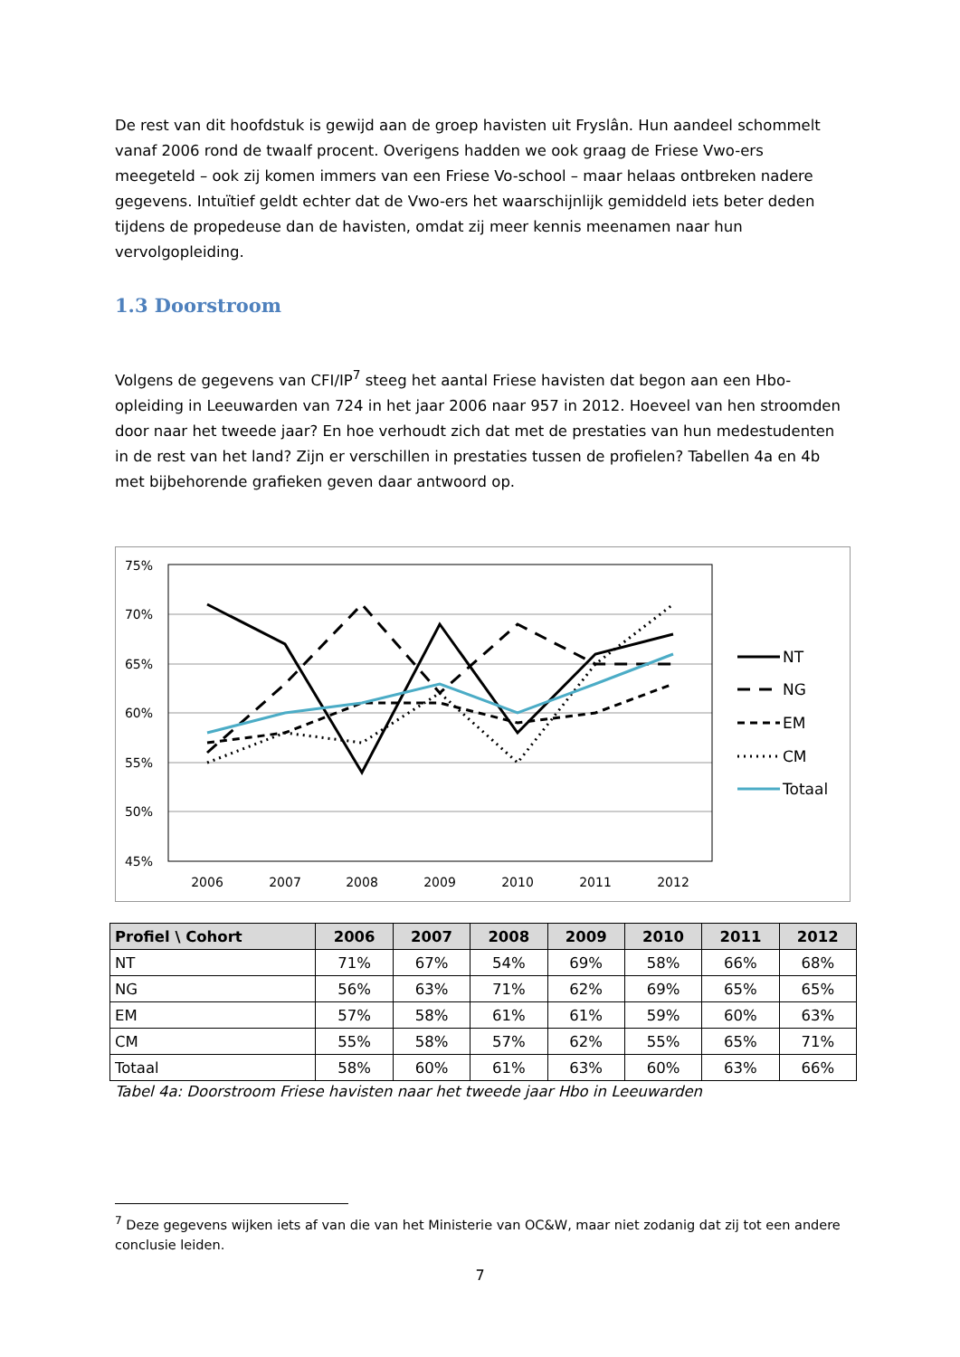De rest van dit hoofdstuk is gewijd aan de groep havisten uit Fryslân. Hun aandeel schommelt vanaf 2006 rond de twaalf procent. Overigens hadden we ook graag de Friese Vwo-ers meegeteld – ook zij komen immers van een Friese Vo-school – maar helaas ontbreken nadere gegevens. Intuïtief geldt echter dat de Vwo-ers het waarschijnlijk gemiddeld iets beter deden tijdens de propedeuse dan de havisten, omdat zij meer kennis meenamen naar hun vervolgopleiding.
1.3 Doorstroom
Volgens de gegevens van CFI/IP<sup>7</sup> steeg het aantal Friese havisten dat begon aan een Hbo-opleiding in Leeuwarden van 724 in het jaar 2006 naar 957 in 2012. Hoeveel van hen stroomden door naar het tweede jaar? En hoe verhoudt zich dat met de prestaties van hun medestudenten in de rest van het land? Zijn er verschillen in prestaties tussen de profielen? Tabellen 4a en 4b met bijbehorende grafieken geven daar antwoord op.
75%
70%
65%
60%
55%
50%
45%
2006
2007
2008
2009
2010
2011
2012
NT
NG
EM
CM
Totaal
| Profiel \ Cohort | 2006 | 2007 | 2008 | 2009 | 2010 | 2011 | 2012 |
| --- | --- | --- | --- | --- | --- | --- | --- |
| NT | 71% | 67% | 54% | 69% | 58% | 66% | 68% |
| NG | 56% | 63% | 71% | 62% | 69% | 65% | 65% |
| EM | 57% | 58% | 61% | 61% | 59% | 60% | 63% |
| CM | 55% | 58% | 57% | 62% | 55% | 65% | 71% |
| Totaal | 58% | 60% | 61% | 63% | 60% | 63% | 66% |
Tabel 4a: Doorstroom Friese havisten naar het tweede jaar Hbo in Leeuwarden
<sup>7</sup> Deze gegevens wijken iets af van die van het Ministerie van OC&W, maar niet zodanig dat zij tot een andere conclusie leiden.
7